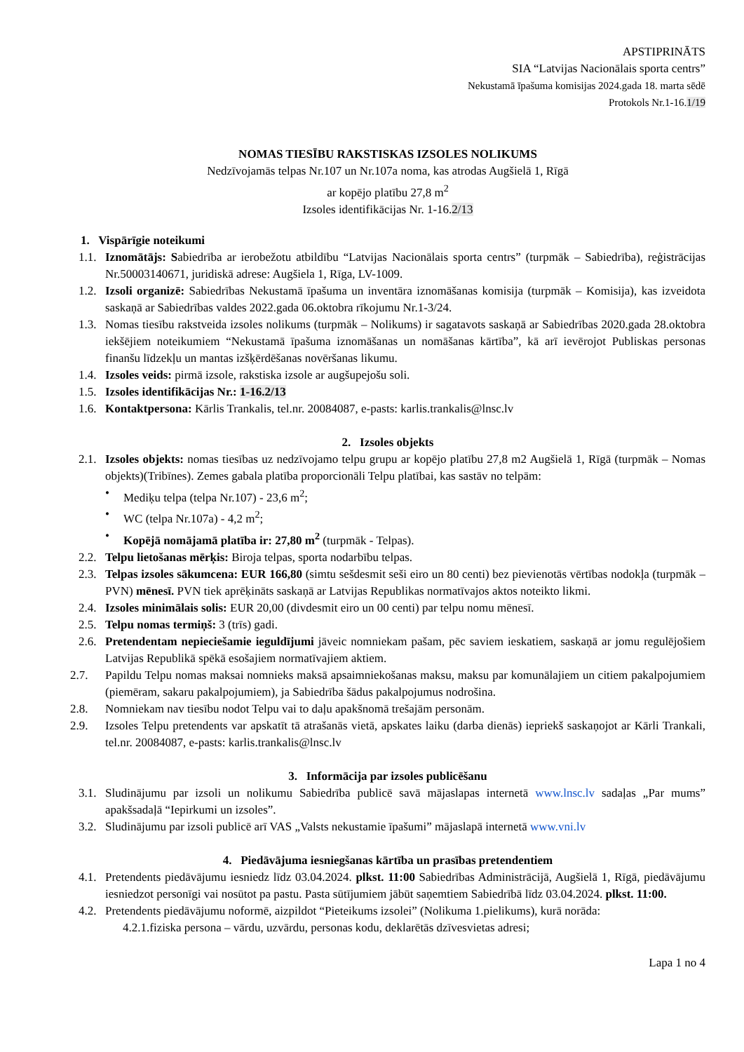APSTIPRINĀTS
SIA “Latvijas Nacionālais sporta centrs”
Nekustamā īpašuma komisijas 2024.gada 18. marta sēdē
Protokols Nr.1-16.1/19
NOMAS TIESĪBU RAKSTISKAS IZSOLES NOLIKUMS
Nedzīvojamās telpas Nr.107 un Nr.107a noma, kas atrodas Augšielā 1, Rīgā
ar kopējo platību 27,8 m<sup>2</sup>
Izsoles identifikācijas Nr. 1-16.2/13
1. Vispārīgie noteikumi
1.1. Iznomātājs: Sabiedrība ar ierobežotu atbildību “Latvijas Nacionālais sporta centrs” (turpmāk – Sabiedrība), reģistrācijas Nr.50003140671, juridiskā adrese: Augšiela 1, Rīga, LV-1009.
1.2. Izsoli organizē: Sabiedrības Nekustamā īpašuma un inventāra iznomāšanas komisija (turpmāk – Komisija), kas izveidota saskaņā ar Sabiedrības valdes 2022.gada 06.oktobra rīkojumu Nr.1-3/24.
1.3. Nomas tiesību rakstveida izsoles nolikums (turpmāk – Nolikums) ir sagatavots saskaņā ar Sabiedrības 2020.gada 28.oktobra iekšējiem noteikumiem “Nekustamā īpašuma iznomāšanas un nomāšanas kārtība”, kā arī ievērojot Publiskas personas finanšu līdzekļu un mantas izšķērdēšanas novēršanas likumu.
1.4. Izsoles veids: pirmā izsole, rakstiska izsole ar augšupejošu soli.
1.5. Izsoles identifikācijas Nr.: 1-16.2/13
1.6. Kontaktpersona: Kārlis Trankalis, tel.nr. 20084087, e-pasts: karlis.trankalis@lnsc.lv
2. Izsoles objekts
2.1. Izsoles objekts: nomas tiesības uz nedzīvojamo telpu grupu ar kopējo platību 27,8 m2 Augšielā 1, Rīgā (turpmāk – Nomas objekts)(Tribīnes). Zemes gabala platība proporcionāli Telpu platībai, kas sastāv no telpām:
• Mediķu telpa (telpa Nr.107) - 23,6 m<sup>2</sup>;
• WC (telpa Nr.107a) - 4,2 m<sup>2</sup>;
• Kopējā nomājamā platība ir: 27,80 m<sup>2</sup> (turpmāk - Telpas).
2.2. Telpu lietošanas mērķis: Biroja telpas, sporta nodarbību telpas.
2.3. Telpas izsoles sākumcena: EUR 166,80 (simtu sešdesmit seši eiro un 80 centi) bez pievienotās vērtības nodokļa (turpmāk – PVN) mēnesī. PVN tiek aprēķināts saskaņā ar Latvijas Republikas normatīvajos aktos noteikto likmi.
2.4. Izsoles minimālais solis: EUR 20,00 (divdesmit eiro un 00 centi) par telpu nomu mēnesī.
2.5. Telpu nomas termiņš: 3 (trīs) gadi.
2.6. Pretendentam nepieciešamie ieguldījumi jāveic nomniekam pašam, pēc saviem ieskatiem, saskaņā ar jomu regulējošiem Latvijas Republikā spēkā esošajiem normatīvajiem aktiem.
2.7. Papildu Telpu nomas maksai nomnieks maksā apsaimniekošanas maksu, maksu par komunālajiem un citiem pakalpojumiem (piemēram, sakaru pakalpojumiem), ja Sabiedrība šādus pakalpojumus nodrošina.
2.8. Nomniekam nav tiesību nodot Telpu vai to daļu apakšnomā trešajām personām.
2.9. Izsoles Telpu pretendents var apskatīt tā atrašanās vietā, apskates laiku (darba dienās) iepriekš saskaņojot ar Kārli Trankali, tel.nr. 20084087, e-pasts: karlis.trankalis@lnsc.lv
3. Informācija par izsoles publicēšanu
3.1. Sludinājumu par izsoli un nolikumu Sabiedrība publicē savā mājaslapas internetā www.lnsc.lv sadaļas „Par mums” apakšsadaļā “Iepirkumi un izsoles”.
3.2. Sludinājumu par izsoli publicē arī VAS „Valsts nekustamie īpašumi” mājaslapā internetā www.vni.lv
4. Piedāvājuma iesniegšanas kārtība un prasības pretendentiem
4.1. Pretendents piedāvājumu iesniedz līdz 03.04.2024. plkst. 11:00 Sabiedrības Administrācijā, Augšielā 1, Rīgā, piedāvājumu iesniedzot personīgi vai nosūtot pa pastu. Pasta sūtījumiem jābūt saņemtiem Sabiedrībā līdz 03.04.2024. plkst. 11:00.
4.2. Pretendents piedāvājumu noformē, aizpildot “Pieteikums izsolei” (Nolikuma 1.pielikums), kurā norāda:
4.2.1.fiziska persona – vārdu, uzvārdu, personas kodu, deklarētās dzīvesvietas adresi;
Lapa 1 no 4